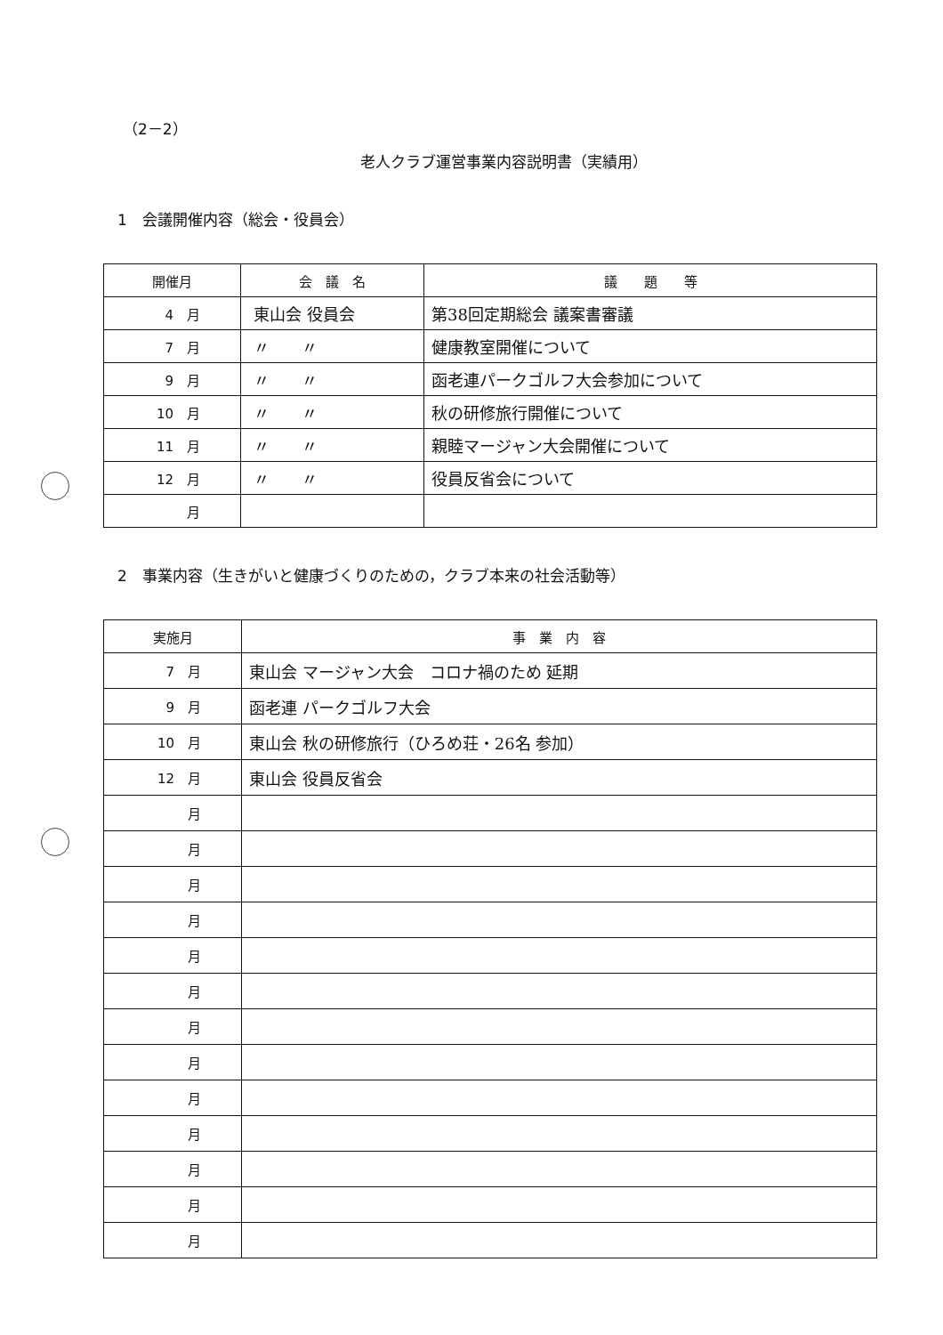（2－2）
老人クラブ運営事業内容説明書（実績用）
1　会議開催内容（総会・役員会）
| 開催月 | 会 議 名 | 議 題 等 |
| --- | --- | --- |
| 4 月 | 東山会 役員会 | 第38回定期総会 議案書審議 |
| 7 月 | 〃 〃 | 健康教室開催について |
| 9 月 | 〃 〃 | 函老連パークゴルフ大会参加について |
| 10 月 | 〃 〃 | 秋の研修旅行開催について |
| 11 月 | 〃 〃 | 親睦マージャン大会開催について |
| 12 月 | 〃 〃 | 役員反省会について |
| 月 | | |
2　事業内容（生きがいと健康づくりのための，クラブ本来の社会活動等）
| 実施月 | 事 業 内 容 |
| --- | --- |
| 7 月 | 東山会 マージャン大会 コロナ禍のため 延期 |
| 9 月 | 函老連 パークゴルフ大会 |
| 10 月 | 東山会 秋の研修旅行（ひろめ荘・26名 参加） |
| 12 月 | 東山会 役員反省会 |
| 月 | |
| 月 | |
| 月 | |
| 月 | |
| 月 | |
| 月 | |
| 月 | |
| 月 | |
| 月 | |
| 月 | |
| 月 | |
| 月 | |
| 月 | |